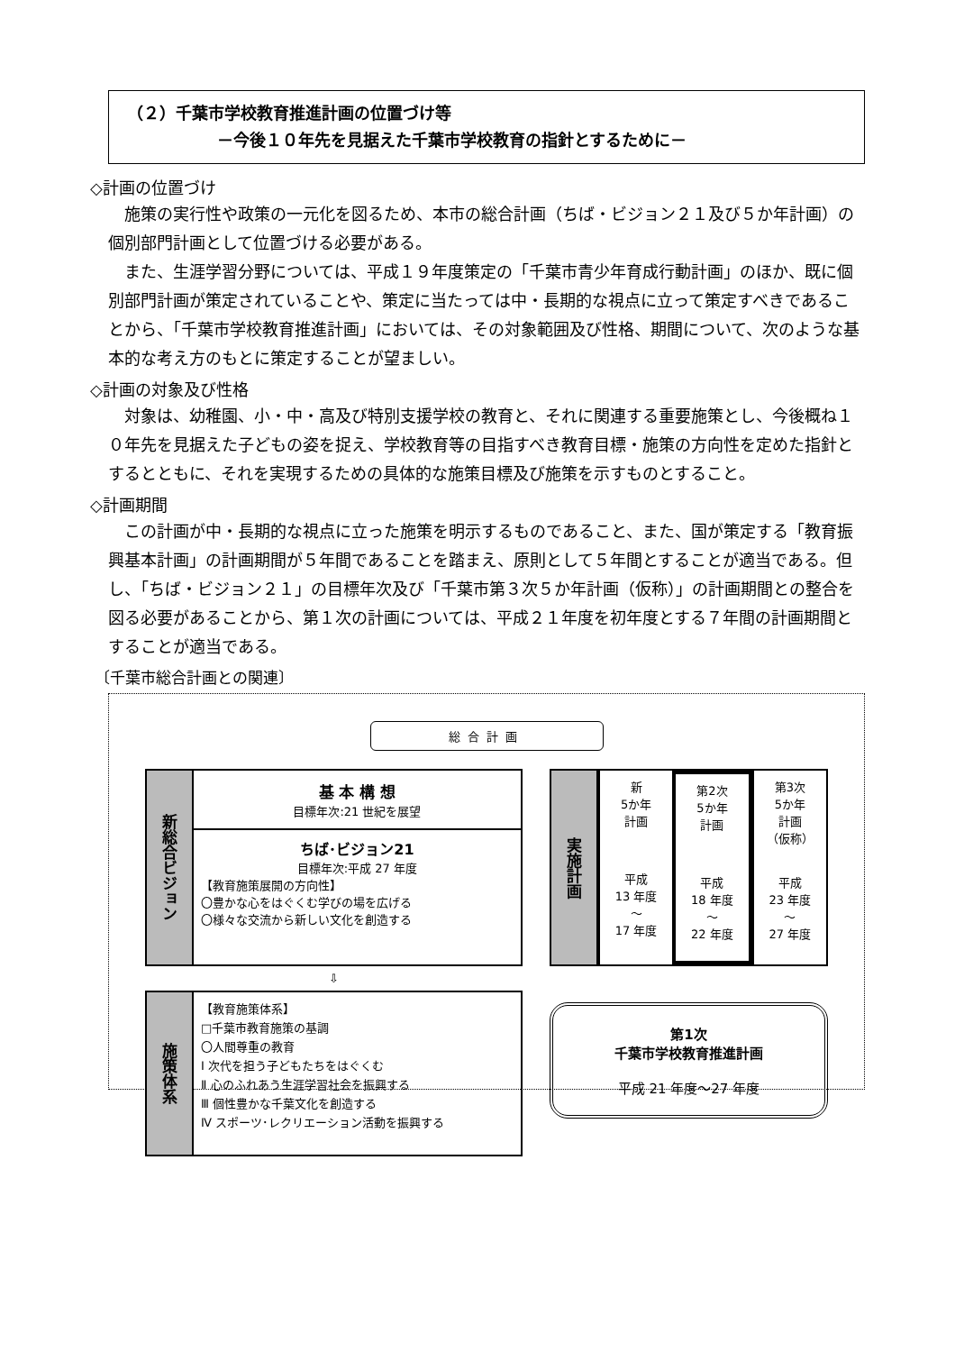（２）千葉市学校教育推進計画の位置づけ等
－今後１０年先を見据えた千葉市学校教育の指針とするために－
◇計画の位置づけ
施策の実行性や政策の一元化を図るため、本市の総合計画（ちば・ビジョン２１及び５か年計画）の個別部門計画として位置づける必要がある。
また、生涯学習分野については、平成１９年度策定の「千葉市青少年育成行動計画」のほか、既に個別部門計画が策定されていることや、策定に当たっては中・長期的な視点に立って策定すべきであることから、「千葉市学校教育推進計画」においては、その対象範囲及び性格、期間について、次のような基本的な考え方のもとに策定することが望ましい。
◇計画の対象及び性格
対象は、幼稚園、小・中・高及び特別支援学校の教育と、それに関連する重要施策とし、今後概ね１０年先を見据えた子どもの姿を捉え、学校教育等の目指すべき教育目標・施策の方向性を定めた指針とするとともに、それを実現するための具体的な施策目標及び施策を示すものとすること。
◇計画期間
この計画が中・長期的な視点に立った施策を明示するものであること、また、国が策定する「教育振興基本計画」の計画期間が５年間であることを踏まえ、原則として５年間とすることが適当である。但し、「ちば・ビジョン２１」の目標年次及び「千葉市第３次５か年計画（仮称）」の計画期間との整合を図る必要があることから、第１次の計画については、平成２１年度を初年度とする７年間の計画期間とすることが適当である。
〔千葉市総合計画との関連〕
総合計画
新総合ビジョン
基 本 構 想
目標年次:21 世紀を展望
ちば･ビジョン21
目標年次:平成 27 年度
【教育施策展開の方向性】
〇豊かな心をはぐくむ学びの場を広げる
〇様々な交流から新しい文化を創造する
⇩
施策体系
【教育施策体系】
□千葉市教育施策の基調
〇人間尊重の教育
Ⅰ 次代を担う子どもたちをはぐくむ
Ⅱ 心のふれあう生涯学習社会を振興する
Ⅲ 個性豊かな千葉文化を創造する
Ⅳ スポーツ･レクリエーション活動を振興する
実施計画
新
5か年
計画
平成
13 年度
～
17 年度
第2次
5か年
計画
平成
18 年度
～
22 年度
第3次
5か年
計画
（仮称）
平成
23 年度
～
27 年度
第1次
千葉市学校教育推進計画
平成 21 年度～27 年度